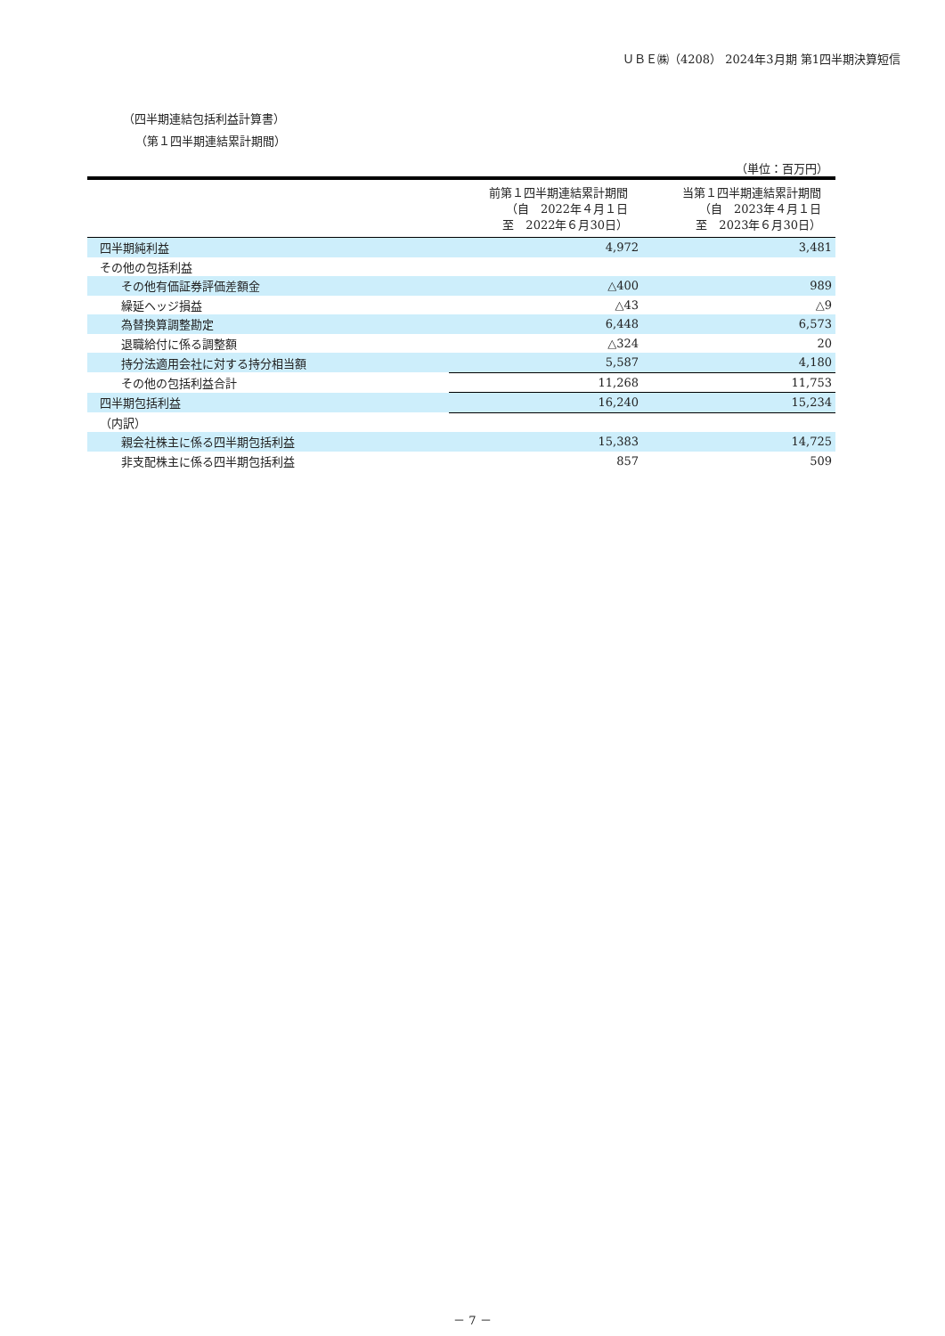ＵＢＥ㈱（4208） 2024年3月期 第1四半期決算短信
（四半期連結包括利益計算書）
（第１四半期連結累計期間）
（単位：百万円）
| | 前第１四半期連結累計期間 （自 2022年４月１日 至 2022年６月30日） | 当第１四半期連結累計期間 （自 2023年４月１日 至 2023年６月30日） |
| --- | --- | --- |
| 四半期純利益 | 4,972 | 3,481 |
| その他の包括利益 | | |
| その他有価証券評価差額金 | △400 | 989 |
| 繰延ヘッジ損益 | △43 | △9 |
| 為替換算調整勘定 | 6,448 | 6,573 |
| 退職給付に係る調整額 | △324 | 20 |
| 持分法適用会社に対する持分相当額 | 5,587 | 4,180 |
| その他の包括利益合計 | 11,268 | 11,753 |
| 四半期包括利益 | 16,240 | 15,234 |
| （内訳） | | |
| 親会社株主に係る四半期包括利益 | 15,383 | 14,725 |
| 非支配株主に係る四半期包括利益 | 857 | 509 |
－ 7 －